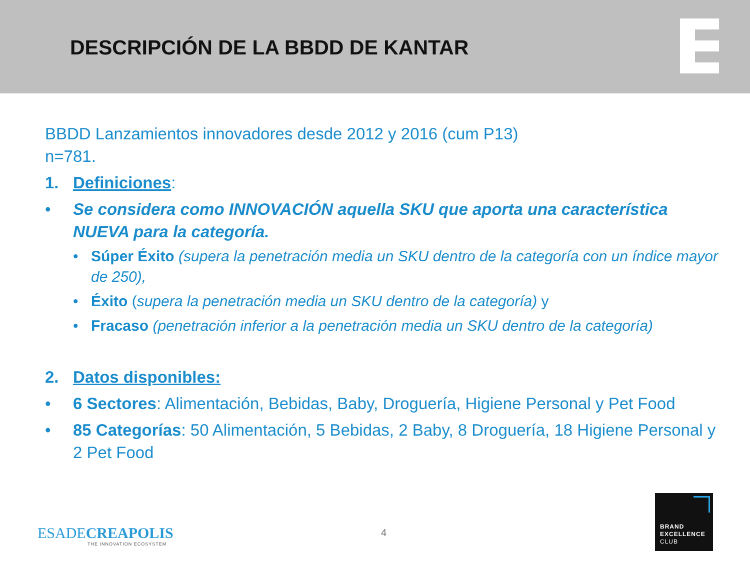DESCRIPCIÓN DE LA BBDD DE KANTAR
BBDD Lanzamientos innovadores desde 2012 y 2016 (cum P13)
n=781.
1. Definiciones:
• Se considera como INNOVACIÓN aquella SKU que aporta una característica NUEVA para la categoría.
• Súper Éxito (supera la penetración media un SKU dentro de la categoría con un índice mayor de 250),
• Éxito (supera la penetración media un SKU dentro de la categoría) y
• Fracaso (penetración inferior a la penetración media un SKU dentro de la categoría)
2. Datos disponibles:
• 6 Sectores: Alimentación, Bebidas, Baby, Droguería, Higiene Personal y Pet Food
• 85 Categorías: 50 Alimentación, 5 Bebidas, 2 Baby, 8 Droguería, 18 Higiene Personal y 2 Pet Food
ESADECREAPOLIS
THE INNOVATION ECOSYSTEM
4
BRAND
EXCELLENCE
CLUB